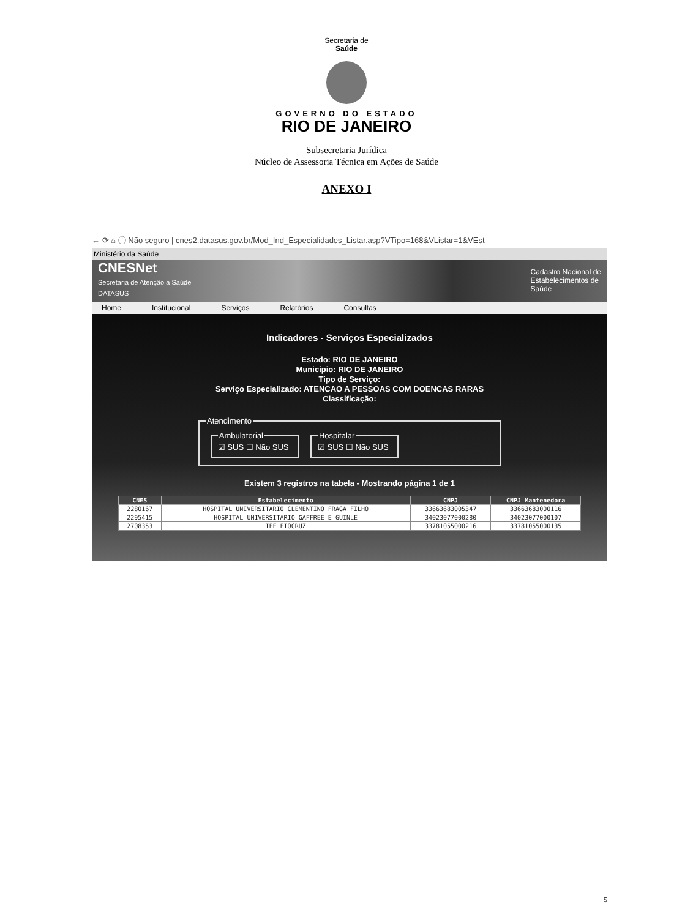Secretaria de
Saúde
GOVERNO DO ESTADO
RIO DE JANEIRO
Subsecretaria Jurídica
Núcleo de Assessoria Técnica em Ações de Saúde
ANEXO I
← ⟳ ⌂ ⓘ Não seguro | cnes2.datasus.gov.br/Mod_Ind_Especialidades_Listar.asp?VTipo=168&VListar=1&VEst
Ministério da Saúde
CNESNet
Secretaria de Atenção à Saúde
DATASUS
Cadastro Nacional de
Estabelecimentos de
Saúde
Home Institucional Serviços Relatórios Consultas
Indicadores - Serviços Especializados
Estado: RIO DE JANEIRO
Municipio: RIO DE JANEIRO
Tipo de Serviço:
Serviço Especializado: ATENCAO A PESSOAS COM DOENCAS RARAS
Classificação:
Atendimento Ambulatorial☑ SUS ☐ Não SUS Hospitalar☑ SUS ☐ Não SUS
Existem 3 registros na tabela - Mostrando página 1 de 1
| CNES | Estabelecimento | CNPJ | CNPJ Mantenedora |
| --- | --- | --- | --- |
| 2280167 | HOSPITAL UNIVERSITARIO CLEMENTINO FRAGA FILHO | 33663683005347 | 33663683000116 |
| 2295415 | HOSPITAL UNIVERSITARIO GAFFREE E GUINLE | 34023077000280 | 34023077000107 |
| 2708353 | IFF FIOCRUZ | 33781055000216 | 33781055000135 |
5